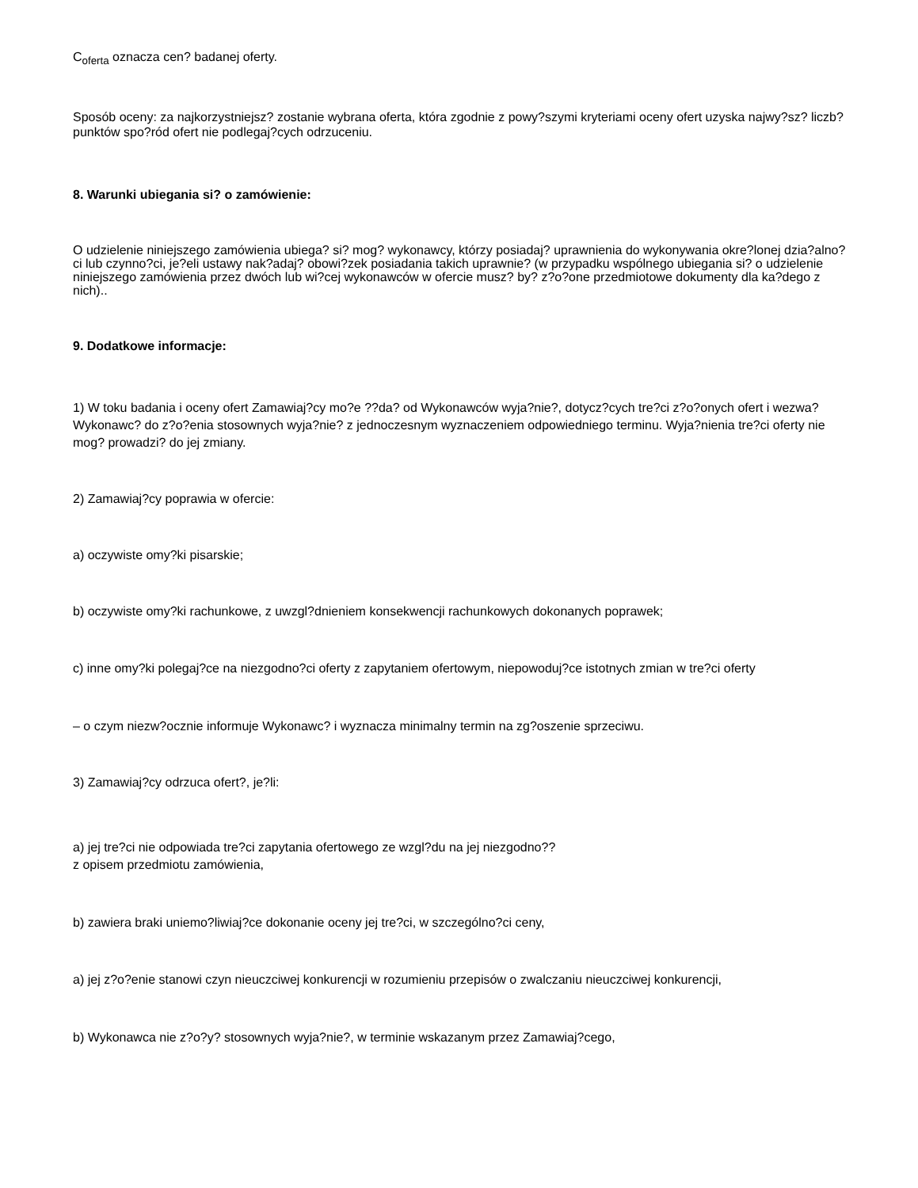C<sub>oferta</sub> oznacza cen? badanej oferty.
Sposób oceny: za najkorzystniejsz? zostanie wybrana oferta, która zgodnie z powy?szymi kryteriami oceny ofert uzyska najwy?sz? liczb? punktów spo?ród ofert nie podlegaj?cych odrzuceniu.
8. Warunki ubiegania si? o zamówienie:
O udzielenie niniejszego zamówienia ubiega? si? mog? wykonawcy, którzy posiadaj? uprawnienia do wykonywania okre?lonej dzia?alno?ci lub czynno?ci, je?eli ustawy nak?adaj? obowi?zek posiadania takich uprawnie? (w przypadku wspólnego ubiegania si? o udzielenie niniejszego zamówienia przez dwóch lub wi?cej wykonawców w ofercie musz? by? z?o?one przedmiotowe dokumenty dla ka?dego z nich)..
9. Dodatkowe informacje:
1) W toku badania i oceny ofert Zamawiaj?cy mo?e ??da? od Wykonawców wyja?nie?, dotycz?cych tre?ci z?o?onych ofert i wezwa? Wykonawc? do z?o?enia stosownych wyja?nie? z jednoczesnym wyznaczeniem odpowiedniego terminu. Wyja?nienia tre?ci oferty nie mog? prowadzi? do jej zmiany.
2) Zamawiaj?cy poprawia w ofercie:
a) oczywiste omy?ki pisarskie;
b) oczywiste omy?ki rachunkowe, z uwzgl?dnieniem konsekwencji rachunkowych dokonanych poprawek;
c) inne omy?ki polegaj?ce na niezgodno?ci oferty z zapytaniem ofertowym, niepowoduj?ce istotnych zmian w tre?ci oferty
– o czym niezw?ocznie informuje Wykonawc? i wyznacza minimalny termin na zg?oszenie sprzeciwu.
3) Zamawiaj?cy odrzuca ofert?, je?li:
a) jej tre?ci nie odpowiada tre?ci zapytania ofertowego ze wzgl?du na jej niezgodno??
z opisem przedmiotu zamówienia,
b) zawiera braki uniemo?liwiaj?ce dokonanie oceny jej tre?ci, w szczególno?ci ceny,
a) jej z?o?enie stanowi czyn nieuczciwej konkurencji w rozumieniu przepisów o zwalczaniu nieuczciwej konkurencji,
b) Wykonawca nie z?o?y? stosownych wyja?nie?, w terminie wskazanym przez Zamawiaj?cego,